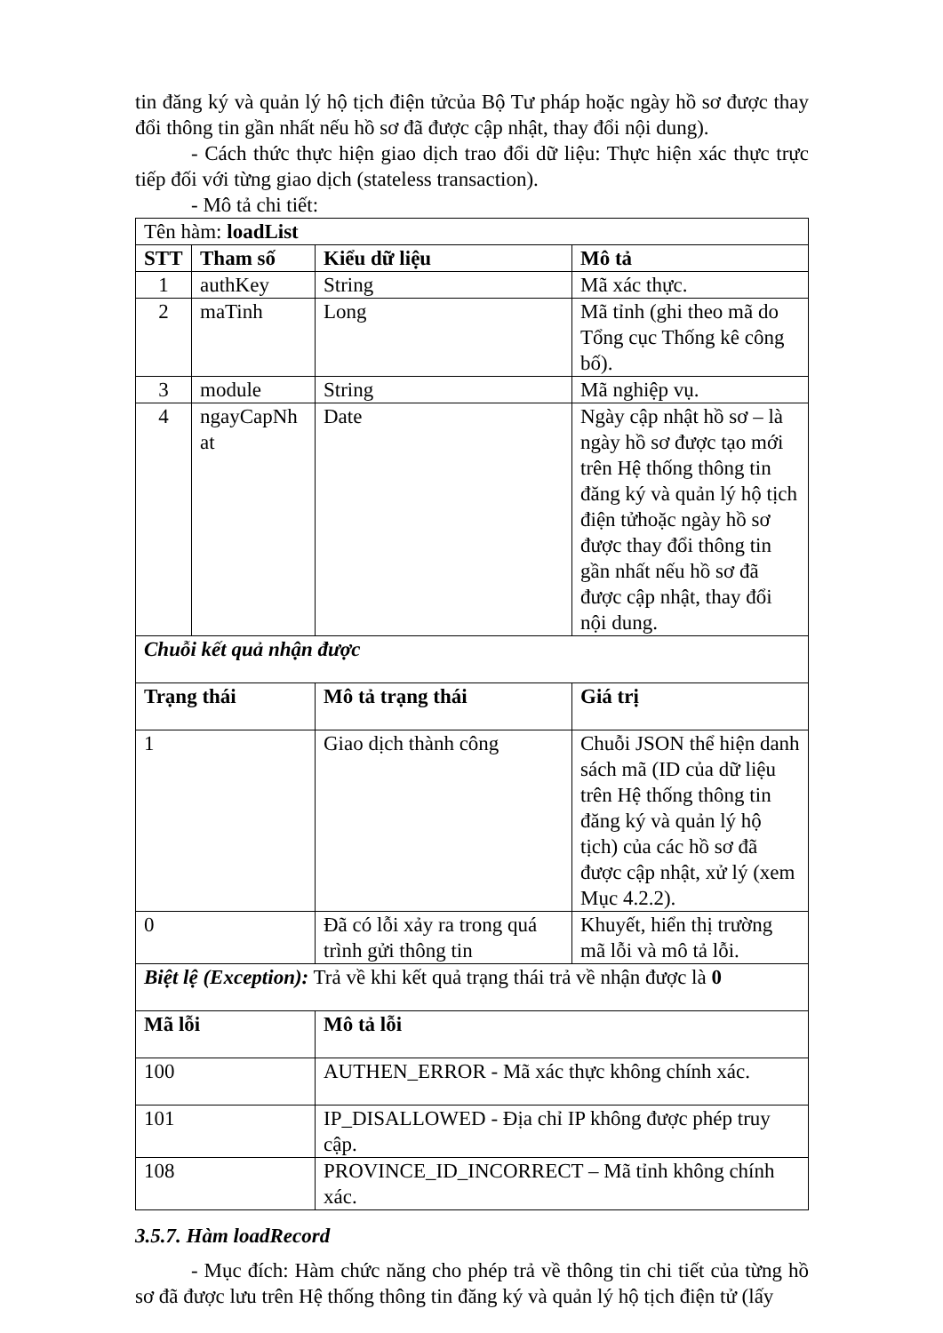tin đăng ký và quản lý hộ tịch điện tửcủa Bộ Tư pháp hoặc ngày hồ sơ được thay đổi thông tin gần nhất nếu hồ sơ đã được cập nhật, thay đổi nội dung).
- Cách thức thực hiện giao dịch trao đổi dữ liệu: Thực hiện xác thực trực tiếp đối với từng giao dịch (stateless transaction).
- Mô tả chi tiết:
| Tên hàm: loadList | | | |
| STT | Tham số | Kiểu dữ liệu | Mô tả |
| 1 | authKey | String | Mã xác thực. |
| 2 | maTinh | Long | Mã tỉnh (ghi theo mã do Tổng cục Thống kê công bố). |
| 3 | module | String | Mã nghiệp vụ. |
| 4 | ngayCapNh at | Date | Ngày cập nhật hồ sơ – là ngày hồ sơ được tạo mới trên Hệ thống thông tin đăng ký và quản lý hộ tịch điện tửhoặc ngày hồ sơ được thay đổi thông tin gần nhất nếu hồ sơ đã được cập nhật, thay đổi nội dung. |
| Chuỗi kết quả nhận được | | | |
| Trạng thái | | Mô tả trạng thái | Giá trị |
| 1 | | Giao dịch thành công | Chuỗi JSON thể hiện danh sách mã (ID của dữ liệu trên Hệ thống thông tin đăng ký và quản lý hộ tịch) của các hồ sơ đã được cập nhật, xử lý (xem Mục 4.2.2). |
| 0 | | Đã có lỗi xảy ra trong quá trình gửi thông tin | Khuyết, hiển thị trường mã lỗi và mô tả lỗi. |
| Biệt lệ (Exception): Trả về khi kết quả trạng thái trả về nhận được là 0 | | | |
| Mã lỗi | | Mô tả lỗi | |
| 100 | | AUTHEN_ERROR - Mã xác thực không chính xác. | |
| 101 | | IP_DISALLOWED - Địa chỉ IP không được phép truy cập. | |
| 108 | | PROVINCE_ID_INCORRECT – Mã tỉnh không chính xác. | |
3.5.7. Hàm loadRecord
- Mục đích: Hàm chức năng cho phép trả về thông tin chi tiết của từng hồ sơ đã được lưu trên Hệ thống thông tin đăng ký và quản lý hộ tịch điện tử (lấy